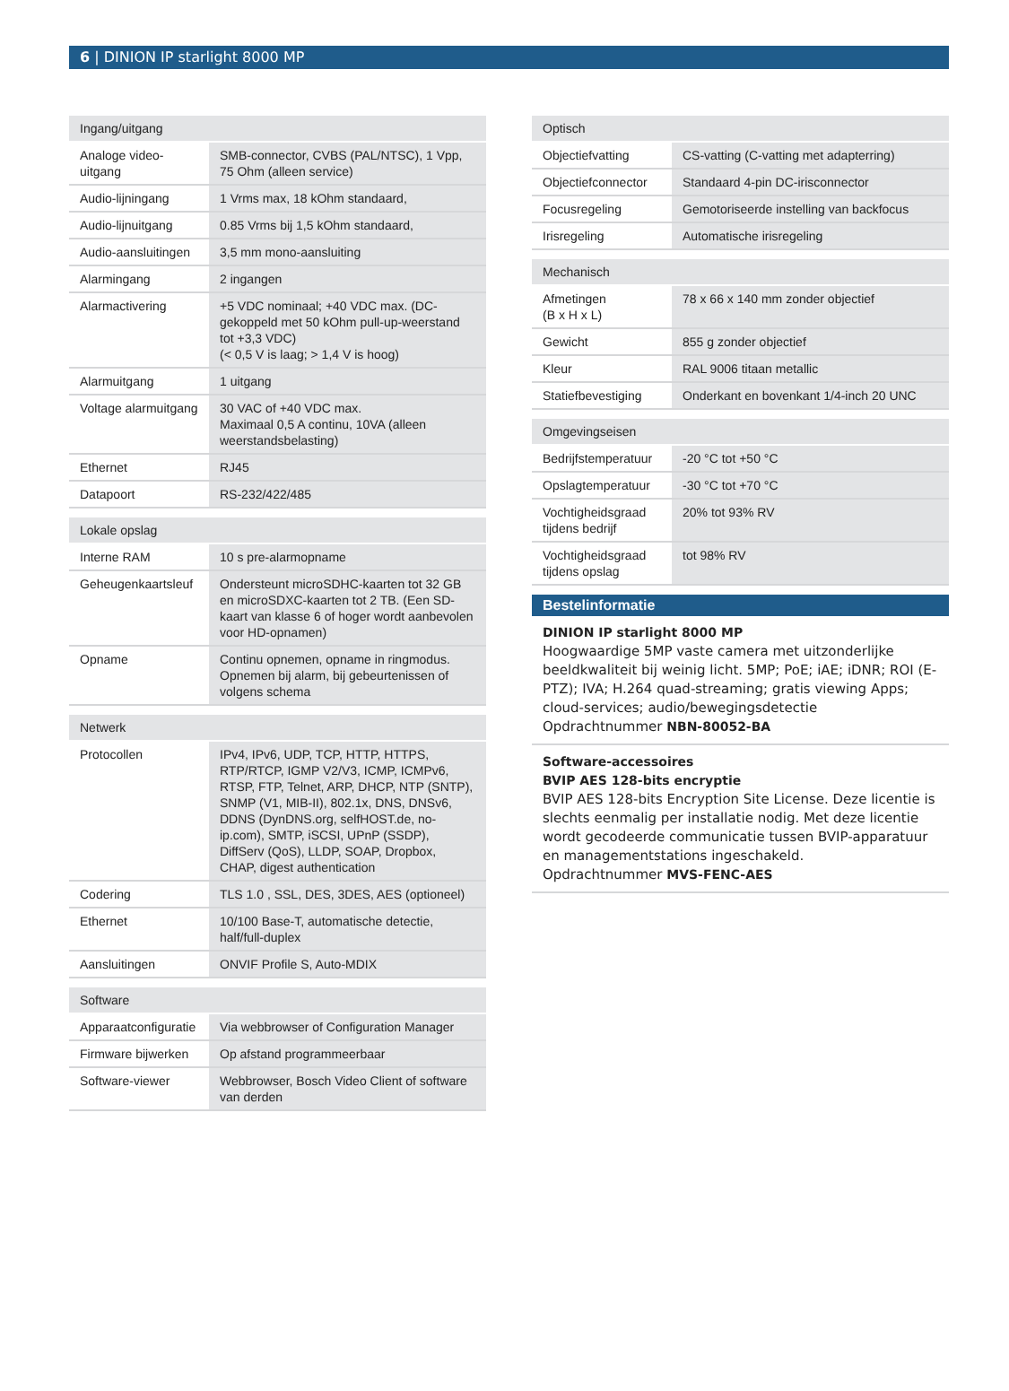6 | DINION IP starlight 8000 MP
| Ingang/uitgang | |
| --- | --- |
| Analoge video-uitgang | SMB-connector, CVBS (PAL/NTSC), 1 Vpp, 75 Ohm (alleen service) |
| Audio-lijningang | 1 Vrms max, 18 kOhm standaard, |
| Audio-lijnuitgang | 0.85 Vrms bij 1,5 kOhm standaard, |
| Audio-aansluitingen | 3,5 mm mono-aansluiting |
| Alarmingang | 2 ingangen |
| Alarmactivering | +5 VDC nominaal; +40 VDC max. (DC-gekoppeld met 50 kOhm pull-up-weerstand tot +3,3 VDC) (< 0,5 V is laag; > 1,4 V is hoog) |
| Alarmuitgang | 1 uitgang |
| Voltage alarmuitgang | 30 VAC of +40 VDC max. Maximaal 0,5 A continu, 10VA (alleen weerstandsbelasting) |
| Ethernet | RJ45 |
| Datapoort | RS-232/422/485 |
| Lokale opslag | |
| --- | --- |
| Interne RAM | 10 s pre-alarmopname |
| Geheugenkaartsleuf | Ondersteunt microSDHC-kaarten tot 32 GB en microSDXC-kaarten tot 2 TB. (Een SD-kaart van klasse 6 of hoger wordt aanbevolen voor HD-opnamen) |
| Opname | Continu opnemen, opname in ringmodus. Opnemen bij alarm, bij gebeurtenissen of volgens schema |
| Netwerk | |
| --- | --- |
| Protocollen | IPv4, IPv6, UDP, TCP, HTTP, HTTPS, RTP/RTCP, IGMP V2/V3, ICMP, ICMPv6, RTSP, FTP, Telnet, ARP, DHCP, NTP (SNTP), SNMP (V1, MIB-II), 802.1x, DNS, DNSv6, DDNS (DynDNS.org, selfHOST.de, no-ip.com), SMTP, iSCSI, UPnP (SSDP), DiffServ (QoS), LLDP, SOAP, Dropbox, CHAP, digest authentication |
| Codering | TLS 1.0 , SSL, DES, 3DES, AES (optioneel) |
| Ethernet | 10/100 Base-T, automatische detectie, half/full-duplex |
| Aansluitingen | ONVIF Profile S, Auto-MDIX |
| Software | |
| --- | --- |
| Apparaatconfiguratie | Via webbrowser of Configuration Manager |
| Firmware bijwerken | Op afstand programmeerbaar |
| Software-viewer | Webbrowser, Bosch Video Client of software van derden |
| Optisch | |
| --- | --- |
| Objectiefvatting | CS-vatting (C-vatting met adapterring) |
| Objectiefconnector | Standaard 4-pin DC-irisconnector |
| Focusregeling | Gemotoriseerde instelling van backfocus |
| Irisregeling | Automatische irisregeling |
| Mechanisch | |
| --- | --- |
| Afmetingen (B x H x L) | 78 x 66 x 140 mm zonder objectief |
| Gewicht | 855 g zonder objectief |
| Kleur | RAL 9006 titaan metallic |
| Statiefbevestiging | Onderkant en bovenkant 1/4-inch 20 UNC |
| Omgevingseisen | |
| --- | --- |
| Bedrijfstemperatuur | -20 °C tot +50 °C |
| Opslagtemperatuur | -30 °C tot +70 °C |
| Vochtigheidsgraad tijdens bedrijf | 20% tot 93% RV |
| Vochtigheidsgraad tijdens opslag | tot 98% RV |
Bestelinformatie
DINION IP starlight 8000 MP
Hoogwaardige 5MP vaste camera met uitzonderlijke beeldkwaliteit bij weinig licht. 5MP; PoE; iAE; iDNR; ROI (E-PTZ); IVA; H.264 quad-streaming; gratis viewing Apps; cloud-services; audio/bewegingsdetectie
Opdrachtnummer NBN-80052-BA
Software-accessoires
BVIP AES 128-bits encryptie
BVIP AES 128-bits Encryption Site License. Deze licentie is slechts eenmalig per installatie nodig. Met deze licentie wordt gecodeerde communicatie tussen BVIP-apparatuur en managementstations ingeschakeld.
Opdrachtnummer MVS-FENC-AES